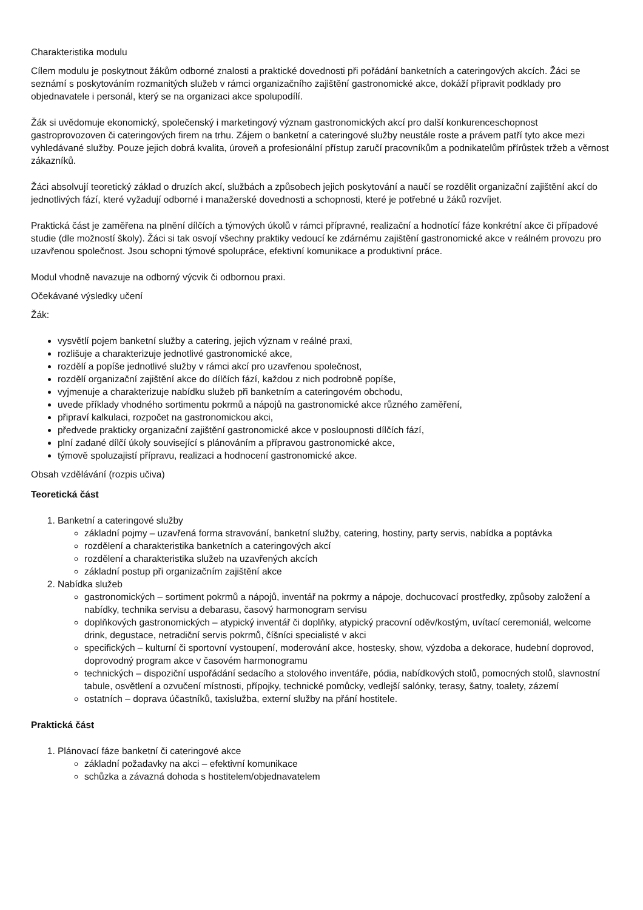Charakteristika modulu
Cílem modulu je poskytnout žákům odborné znalosti a praktické dovednosti při pořádání banketních a cateringových akcích. Žáci se seznámí s poskytováním rozmanitých služeb v rámci organizačního zajištění gastronomické akce, dokáží připravit podklady pro objednavatele i personál, který se na organizaci akce spolupodílí.
Žák si uvědomuje ekonomický, společenský i marketingový význam gastronomických akcí pro další konkurenceschopnost gastroprovozoven či cateringových firem na trhu. Zájem o banketní a cateringové služby neustále roste a právem patří tyto akce mezi vyhledávané služby. Pouze jejich dobrá kvalita, úroveň a profesionální přístup zaručí pracovníkům a podnikatelům přírůstek tržeb a věrnost zákazníků.
Žáci absolvují teoretický základ o druzích akcí, službách a způsobech jejich poskytování a naučí se rozdělit organizační zajištění akcí do jednotlivých fází, které vyžadují odborné i manažerské dovednosti a schopnosti, které je potřebné u žáků rozvíjet.
Praktická část je zaměřena na plnění dílčích a týmových úkolů v rámci přípravné, realizační a hodnotící fáze konkrétní akce či případové studie (dle možností školy). Žáci si tak osvojí všechny praktiky vedoucí ke zdárnému zajištění gastronomické akce v reálném provozu pro uzavřenou společnost. Jsou schopni týmové spolupráce, efektivní komunikace a produktivní práce.
Modul vhodně navazuje na odborný výcvik či odbornou praxi.
Očekávané výsledky učení
Žák:
vysvětlí pojem banketní služby a catering, jejich význam v reálné praxi,
rozlišuje a charakterizuje jednotlivé gastronomické akce,
rozdělí a popíše jednotlivé služby v rámci akcí pro uzavřenou společnost,
rozdělí organizační zajištění akce do dílčích fází, každou z nich podrobně popíše,
vyjmenuje a charakterizuje nabídku služeb při banketním a cateringovém obchodu,
uvede příklady vhodného sortimentu pokrmů a nápojů na gastronomické akce různého zaměření,
připraví kalkulaci, rozpočet na gastronomickou akci,
předvede prakticky organizační zajištění gastronomické akce v posloupnosti dílčích fází,
plní zadané dílčí úkoly související s plánováním a přípravou gastronomické akce,
týmově spoluzajistí přípravu, realizaci a hodnocení gastronomické akce.
Obsah vzdělávání (rozpis učiva)
Teoretická část
1. Banketní a cateringové služby
základní pojmy – uzavřená forma stravování, banketní služby, catering, hostiny, party servis, nabídka a poptávka
rozdělení a charakteristika banketních a cateringových akcí
rozdělení a charakteristika služeb na uzavřených akcích
základní postup při organizačním zajištění akce
2. Nabídka služeb
gastronomických – sortiment pokrmů a nápojů, inventář na pokrmy a nápoje, dochucovací prostředky, způsoby založení a nabídky, technika servisu a debarasu, časový harmonogram servisu
doplňkových gastronomických – atypický inventář či doplňky, atypický pracovní oděv/kostým, uvítací ceremoniál, welcome drink, degustace, netradiční servis pokrmů, číšníci specialisté v akci
specifických – kulturní či sportovní vystoupení, moderování akce, hostesky, show, výzdoba a dekorace, hudební doprovod, doprovodný program akce v časovém harmonogramu
technických – dispoziční uspořádání sedacího a stolového inventáře, pódia, nabídkových stolů, pomocných stolů, slavnostní tabule, osvětlení a ozvučení místnosti, přípojky, technické pomůcky, vedlejší salónky, terasy, šatny, toalety, zázemí
ostatních – doprava účastníků, taxislužba, externí služby na přání hostitele.
Praktická část
1. Plánovací fáze banketní či cateringové akce
základní požadavky na akci – efektivní komunikace
schůzka a závazná dohoda s hostitelem/objednavatelem